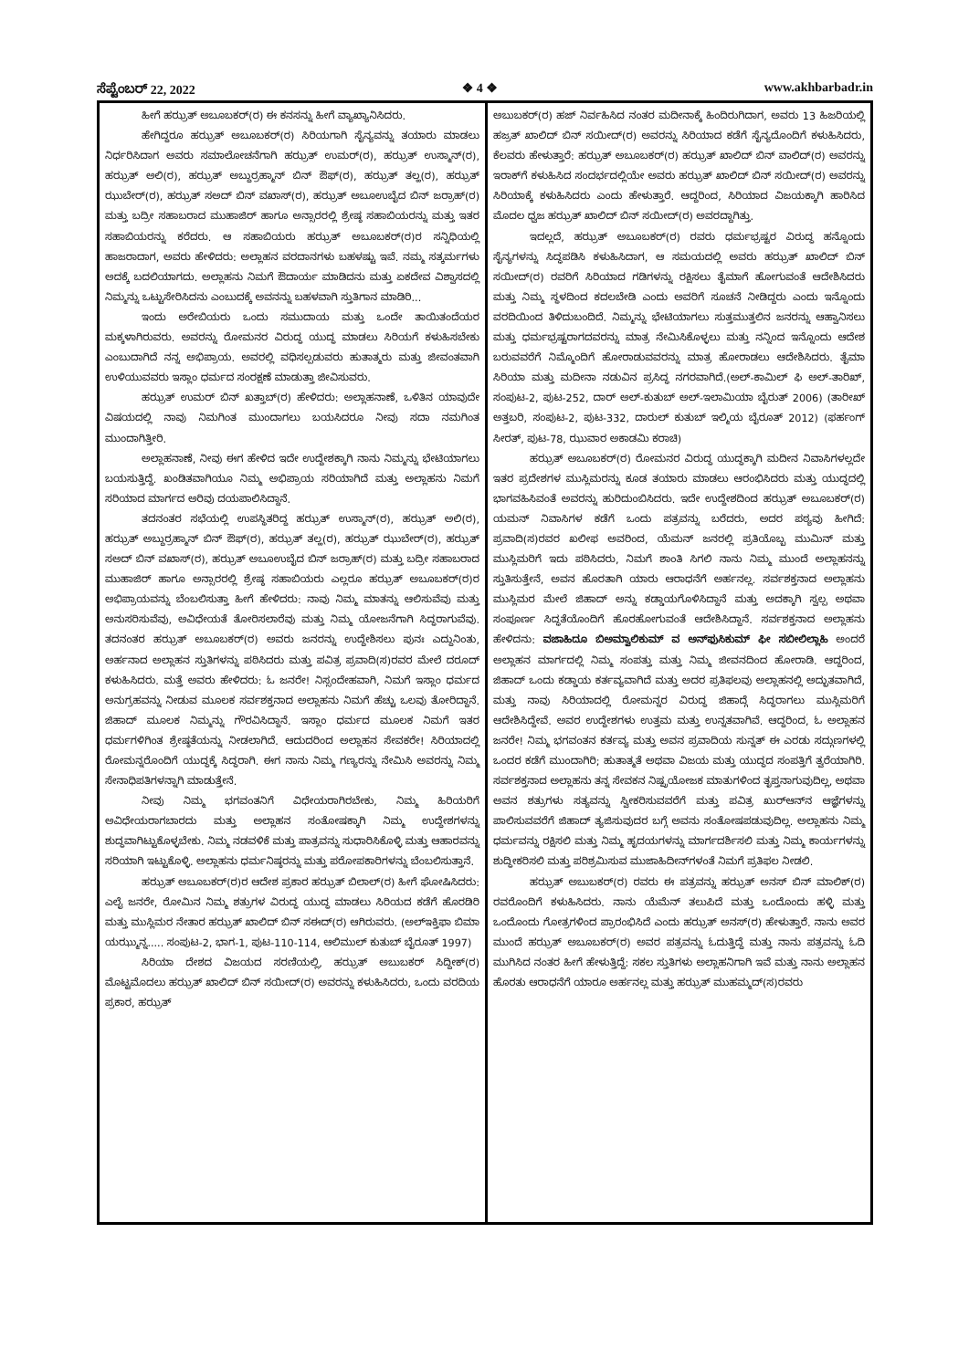ಸೆಪ್ಟೆಂಬರ್ 22, 2022 ❖ 4 ❖ www.akhbarbadr.in
ಹೀಗೆ ಹಝ್ರತ್ ಅಬೂಬಕರ್(ರ) ಈ ಕನಸನ್ನು ಹೀಗೆ ವ್ಯಾಖ್ಯಾನಿಸಿದರು.
ಹೇಗಿದ್ದರೂ ಹಝ್ರತ್ ಅಬೂಬಕರ್(ರ) ಸಿರಿಯಗಾಗಿ ಸೈನ್ಯವನ್ನು ತಯಾರು ಮಾಡಲು ನಿರ್ಧರಿಸಿದಾಗ ಅವರು ಸಮಾಲೋಚನೆಗಾಗಿ ಹಝ್ರತ್ ಉಮರ್(ರ), ಹಝ್ರತ್ ಉಸ್ಮಾನ್(ರ), ಹಝ್ರತ್ ಅಲಿ(ರ), ಹಝ್ರತ್ ಅಬ್ದುರ್ರಹ್ಮಾನ್ ಬಿನ್ ಔಫ್(ರ), ಹಝ್ರತ್ ತಲ್ಹ(ರ), ಹಝ್ರತ್ ಝುಬೇರ್(ರ), ಹಝ್ರತ್ ಸಅದ್ ಬಿನ್ ವಖಾಸ್(ರ), ಹಝ್ರತ್ ಅಬೂಉಬೈದ ಬಿನ್ ಜರ್ರಾಹ್(ರ) ಮತ್ತು ಬದ್ರೀ ಸಹಾಬರಾದ ಮುಹಾಜಿರ್ ಹಾಗೂ ಅನ್ಸಾರರಲ್ಲಿ ಶ್ರೇಷ್ಠ ಸಹಾಬಿಯರನ್ನು ಮತ್ತು ಇತರ ಸಹಾಬಿಯರನ್ನು ಕರೆದರು. ಆ ಸಹಾಬಿಯರು ಹಝ್ರತ್ ಅಬೂಬಕರ್(ರ)ರ ಸನ್ನಿಧಿಯಲ್ಲಿ ಹಾಜರಾದಾಗ, ಅವರು ಹೇಳಿದರು: ಅಲ್ಲಾಹನ ವರದಾನಗಳು ಬಹಳಷ್ಟು ಇವೆ. ನಮ್ಮ ಸತ್ಕರ್ಮಗಳು ಅದಕ್ಕೆ ಬದಲಿಯಾಗದು. ಅಲ್ಲಾಹನು ನಿಮಗೆ ಔದಾರ್ಯ ಮಾಡಿದನು ಮತ್ತು ಏಕದೇವ ವಿಶ್ವಾಸದಲ್ಲಿ ನಿಮ್ಮನ್ನು ಒಟ್ಟುಸೇರಿಸಿದನು ಎಂಬುದಕ್ಕೆ ಅವನನ್ನು ಬಹಳವಾಗಿ ಸ್ತುತಿಗಾನ ಮಾಡಿರಿ...
ಇಂದು ಅರೇಬಿಯರು ಒಂದು ಸಮುದಾಯ ಮತ್ತು ಒಂದೇ ತಾಯಿತಂದೆಯರ ಮಕ್ಕಳಾಗಿರುವರು. ಅವರನ್ನು ರೋಮನರ ವಿರುದ್ಧ ಯುದ್ಧ ಮಾಡಲು ಸಿರಿಯಗೆ ಕಳುಹಿಸಬೇಕು ಎಂಬುದಾಗಿದೆ ನನ್ನ ಅಭಿಪ್ರಾಯ. ಅವರಲ್ಲಿ ವಧಿಸಲ್ಪಡುವರು ಹುತಾತ್ಮರು ಮತ್ತು ಜೀವಂತವಾಗಿ ಉಳಿಯುವವರು ಇಸ್ಲಾಂ ಧರ್ಮದ ಸಂರಕ್ಷಣೆ ಮಾಡುತ್ತಾ ಜೀವಿಸುವರು.
ಹಝ್ರತ್ ಉಮರ್ ಬಿನ್ ಖತ್ತಾಬ್(ರ) ಹೇಳಿದರು: ಅಲ್ಲಾಹನಾಣೆ, ಒಳಿತಿನ ಯಾವುದೇ ವಿಷಯದಲ್ಲಿ ನಾವು ನಿಮಗಿಂತ ಮುಂದಾಗಲು ಬಯಸಿದರೂ ನೀವು ಸದಾ ನಮಗಿಂತ ಮುಂದಾಗಿತ್ತೀರಿ.
ಅಲ್ಲಾಹನಾಣೆ, ನೀವು ಈಗ ಹೇಳಿದ ಇದೇ ಉದ್ದೇಶಕ್ಕಾಗಿ ನಾನು ನಿಮ್ಮನ್ನು ಭೇಟಿಯಾಗಲು ಬಯಸುತ್ತಿದ್ದೆ. ಖಂಡಿತವಾಗಿಯೂ ನಿಮ್ಮ ಅಭಿಪ್ರಾಯ ಸರಿಯಾಗಿದೆ ಮತ್ತು ಅಲ್ಲಾಹನು ನಿಮಗೆ ಸರಿಯಾದ ಮಾರ್ಗದ ಅರಿವು ದಯಪಾಲಿಸಿದ್ದಾನೆ.
ತದನಂತರ ಸಭೆಯಲ್ಲಿ ಉಪಸ್ಥಿತರಿದ್ದ ಹಝ್ರತ್ ಉಸ್ಮಾನ್(ರ), ಹಝ್ರತ್ ಅಲಿ(ರ), ಹಝ್ರತ್ ಅಬ್ದುರ್ರಹ್ಮಾನ್ ಬಿನ್ ಔಫ್(ರ), ಹಝ್ರತ್ ತಲ್ಹ(ರ), ಹಝ್ರತ್ ಝುಬೇರ್(ರ), ಹಝ್ರತ್ ಸಅದ್ ಬಿನ್ ವಖಾಸ್(ರ), ಹಝ್ರತ್ ಅಬೂಉಬೈದ ಬಿನ್ ಜರ್ರಾಹ್(ರ) ಮತ್ತು ಬದ್ರೀ ಸಹಾಬರಾದ ಮುಹಾಜಿರ್ ಹಾಗೂ ಅನ್ಸಾರರಲ್ಲಿ ಶ್ರೇಷ್ಠ ಸಹಾಬಿಯರು ಎಲ್ಲರೂ ಹಝ್ರತ್ ಅಬೂಬಕರ್(ರ)ರ ಅಭಿಪ್ರಾಯವನ್ನು ಬೆಂಬಲಿಸುತ್ತಾ ಹೀಗೆ ಹೇಳಿದರು: ನಾವು ನಿಮ್ಮ ಮಾತನ್ನು ಆಲಿಸುವೆವು ಮತ್ತು ಅನುಸರಿಸುವೆವು, ಅವಿಧೇಯತೆ ತೋರಿಸಲಾರೆವು ಮತ್ತು ನಿಮ್ಮ ಯೋಜನೆಗಾಗಿ ಸಿದ್ಧರಾಗುವೆವು. ತದನಂತರ ಹಝ್ರತ್ ಅಬೂಬಕರ್(ರ) ಅವರು ಜನರನ್ನು ಉದ್ದೇಶಿಸಲು ಪುನಃ ಎದ್ದುನಿಂತು, ಅರ್ಹನಾದ ಅಲ್ಲಾಹನ ಸ್ತುತಿಗಳನ್ನು ಪಠಿಸಿದರು ಮತ್ತು ಪವಿತ್ರ ಪ್ರವಾದಿ(ಸ)ರವರ ಮೇಲೆ ದರೂದ್ ಕಳುಹಿಸಿದರು. ಮತ್ತೆ ಅವರು ಹೇಳಿದರು: ಓ ಜನರೇ! ನಿಸ್ಸಂದೇಹವಾಗಿ, ನಿಮಗೆ ಇಸ್ಲಾಂ ಧರ್ಮದ ಅನುಗ್ರಹವನ್ನು ನೀಡುವ ಮೂಲಕ ಸರ್ವಶಕ್ತನಾದ ಅಲ್ಲಾಹನು ನಿಮಗೆ ಹೆಚ್ಚು ಒಲವು ತೋರಿದ್ದಾನೆ. ಜಿಹಾದ್ ಮೂಲಕ ನಿಮ್ಮನ್ನು ಗೌರವಿಸಿದ್ದಾನೆ. ಇಸ್ಲಾಂ ಧರ್ಮದ ಮೂಲಕ ನಿಮಗೆ ಇತರ ಧರ್ಮಗಳಿಗಿಂತ ಶ್ರೇಷ್ಠತೆಯನ್ನು ನೀಡಲಾಗಿದೆ. ಆದುದರಿಂದ ಅಲ್ಲಾಹನ ಸೇವಕರೇ! ಸಿರಿಯಾದಲ್ಲಿ ರೋಮನ್ನರೊಂದಿಗೆ ಯುದ್ಧಕ್ಕೆ ಸಿದ್ಧರಾಗಿ. ಈಗ ನಾನು ನಿಮ್ಮ ಗಣ್ಯರನ್ನು ನೇಮಿಸಿ ಅವರನ್ನು ನಿಮ್ಮ ಸೇನಾಧಿಪತಿಗಳನ್ನಾಗಿ ಮಾಡುತ್ತೇನೆ.
ನೀವು ನಿಮ್ಮ ಭಗವಂತನಿಗೆ ವಿಧೇಯರಾಗಿರಬೇಕು, ನಿಮ್ಮ ಹಿರಿಯರಿಗೆ ಅವಿಧೇಯರಾಗಬಾರದು ಮತ್ತು ಅಲ್ಲಾಹನ ಸಂತೋಷಕ್ಕಾಗಿ ನಿಮ್ಮ ಉದ್ದೇಶಗಳನ್ನು ಶುದ್ಧವಾಗಿಟ್ಟುಕೊಳ್ಳಬೇಕು. ನಿಮ್ಮ ನಡವಳಿಕೆ ಮತ್ತು ಪಾತ್ರವನ್ನು ಸುಧಾರಿಸಿಕೊಳ್ಳಿ ಮತ್ತು ಆಹಾರವನ್ನು ಸರಿಯಾಗಿ ಇಟ್ಟುಕೊಳ್ಳಿ. ಅಲ್ಲಾಹನು ಧರ್ಮನಿಷ್ಠರನ್ನು ಮತ್ತು ಪರೋಪಕಾರಿಗಳನ್ನು ಬೆಂಬಲಿಸುತ್ತಾನೆ.
ಹಝ್ರತ್ ಅಬೂಬಕರ್(ರ)ರ ಆದೇಶ ಪ್ರಕಾರ ಹಝ್ರತ್ ಬಿಲಾಲ್(ರ) ಹೀಗೆ ಘೋಷಿಸಿದರು: ಎಲೈ ಜನರೇ, ರೋಮಿನ ನಿಮ್ಮ ಶತ್ರುಗಳ ವಿರುದ್ಧ ಯುದ್ಧ ಮಾಡಲು ಸಿರಿಯದ ಕಡೆಗೆ ಹೊರಡಿರಿ ಮತ್ತು ಮುಸ್ಲಿಮರ ನೇತಾರ ಹಝ್ರತ್ ಖಾಲಿದ್ ಬಿನ್ ಸಈದ್(ರ) ಆಗಿರುವರು. (ಅಲ್ಇಕ್ತಿಫಾ ಬಿಮಾ ಯಝ್ಮುನ್ನ..... ಸಂಪುಟ-2, ಭಾಗ-1, ಪುಟ-110-114, ಆಲಿಮುಲ್ ಕುತುಬ್ ಬೈರೂತ್ 1997)
ಸಿರಿಯಾ ದೇಶದ ವಿಜಯದ ಸರಣಿಯಲ್ಲಿ, ಹಝ್ರತ್ ಅಬುಬಕರ್ ಸಿದ್ದೀಕ್(ರ) ಮೊಟ್ಟಮೊದಲು ಹಝ್ರತ್ ಖಾಲಿದ್ ಬಿನ್ ಸಯೀದ್(ರ) ಅವರನ್ನು ಕಳುಹಿಸಿದರು, ಒಂದು ವರದಿಯ ಪ್ರಕಾರ, ಹಝ್ರತ್
ಅಬುಬಕರ್(ರ) ಹಜ್ ನಿರ್ವಹಿಸಿದ ನಂತರ ಮದೀನಾಕ್ಕೆ ಹಿಂದಿರುಗಿದಾಗ, ಅವರು 13 ಹಿಜರಿಯಲ್ಲಿ ಹಜ್ರತ್ ಖಾಲಿದ್ ಬಿನ್ ಸಯೀದ್(ರ) ಅವರನ್ನು ಸಿರಿಯಾದ ಕಡೆಗೆ ಸೈನ್ಯದೊಂದಿಗೆ ಕಳುಹಿಸಿದರು, ಕೆಲವರು ಹೇಳುತ್ತಾರೆ: ಹಝ್ರತ್ ಅಬೂಬಕರ್(ರ) ಹಝ್ರತ್ ಖಾಲಿದ್ ಬಿನ್ ವಾಲಿದ್(ರ) ಅವರನ್ನು ಇರಾಕ್‌ಗೆ ಕಳುಹಿಸಿದ ಸಂದರ್ಭದಲ್ಲಿಯೇ ಅವರು ಹಝ್ರತ್ ಖಾಲಿದ್ ಬಿನ್ ಸಯೀದ್(ರ) ಅವರನ್ನು ಸಿರಿಯಾಕ್ಕೆ ಕಳುಹಿಸಿದರು ಎಂದು ಹೇಳುತ್ತಾರೆ. ಆದ್ದರಿಂದ, ಸಿರಿಯಾದ ವಿಜಯಕ್ಕಾಗಿ ಹಾರಿಸಿದ ಮೊದಲ ಧ್ವಜ ಹಝ್ರತ್ ಖಾಲಿದ್ ಬಿನ್ ಸಯೀದ್(ರ) ಅವರದ್ದಾಗಿತ್ತು.
ಇದಲ್ಲದೆ, ಹಝ್ರತ್ ಅಬೂಬಕರ್(ರ) ರವರು ಧರ್ಮಭ್ರಷ್ಟರ ವಿರುದ್ಧ ಹನ್ನೊಂದು ಸೈನ್ಯಗಳನ್ನು ಸಿದ್ಧಪಡಿಸಿ ಕಳುಹಿಸಿದಾಗ, ಆ ಸಮಯದಲ್ಲಿ ಅವರು ಹಝ್ರತ್ ಖಾಲಿದ್ ಬಿನ್ ಸಯೀದ್(ರ) ರವರಿಗೆ ಸಿರಿಯಾದ ಗಡಿಗಳನ್ನು ರಕ್ಷಿಸಲು ತೈಮಾಗೆ ಹೋಗುವಂತೆ ಆದೇಶಿಸಿದರು ಮತ್ತು ನಿಮ್ಮ ಸ್ಥಳದಿಂದ ಕದಲಬೇಡಿ ಎಂದು ಅವರಿಗೆ ಸೂಚನೆ ನೀಡಿದ್ದರು ಎಂದು ಇನ್ನೊಂದು ವರದಿಯಿಂದ ತಿಳಿದುಬಂದಿದೆ. ನಿಮ್ಮನ್ನು ಭೇಟಿಯಾಗಲು ಸುತ್ತಮುತ್ತಲಿನ ಜನರನ್ನು ಆಹ್ವಾನಿಸಲು ಮತ್ತು ಧರ್ಮಭ್ರಷ್ಟರಾಗದವರನ್ನು ಮಾತ್ರ ನೇಮಿಸಿಕೊಳ್ಳಲು ಮತ್ತು ನನ್ನಿಂದ ಇನ್ನೊಂದು ಆದೇಶ ಬರುವವರೆಗೆ ನಿಮ್ಮೊಂದಿಗೆ ಹೋರಾಡುವವರನ್ನು ಮಾತ್ರ ಹೋರಾಡಲು ಆದೇಶಿಸಿದರು. ತೈಮಾ ಸಿರಿಯಾ ಮತ್ತು ಮದೀನಾ ನಡುವಿನ ಪ್ರಸಿದ್ಧ ನಗರವಾಗಿದೆ.(ಅಲ್-ಕಾಮಿಲ್ ಫಿ ಅಲ್-ತಾರಿಖ್, ಸಂಪುಟ-2, ಪುಟ-252, ದಾರ್ ಅಲ್-ಕುತುಬ್ ಅಲ್-ಇಲಾಮಿಯಾ ಬೈರುತ್ 2006) (ತಾರೀಖ್ ಅತ್ತಬರಿ, ಸಂಪುಟ-2, ಪುಟ-332, ದಾರುಲ್ ಕುತುಬ್ ಇಲ್ಮಿಯ ಬೈರೂತ್ 2012) (ಫರ್ಹಂಗ್ ಸೀರತ್, ಪುಟ-78, ಝುವಾರ ಅಕಾಡಮಿ ಕರಾಚಿ)
ಹಝ್ರತ್ ಅಬೂಬಕರ್(ರ) ರೋಮನರ ವಿರುದ್ಧ ಯುದ್ಧಕ್ಕಾಗಿ ಮದೀನ ನಿವಾಸಿಗಳಲ್ಲದೇ ಇತರ ಪ್ರದೇಶಗಳ ಮುಸ್ಲಿಮರನ್ನು ಕೂಡ ತಯಾರು ಮಾಡಲು ಆರಂಭಿಸಿದರು ಮತ್ತು ಯುದ್ಧದಲ್ಲಿ ಭಾಗವಹಿಸಿವಂತೆ ಅವರನ್ನು ಹುರಿದುಂಬಿಸಿದರು. ಇದೇ ಉದ್ದೇಶದಿಂದ ಹಝ್ರತ್ ಅಬೂಬಕರ್(ರ) ಯಮನ್ ನಿವಾಸಿಗಳ ಕಡೆಗೆ ಒಂದು ಪತ್ರವನ್ನು ಬರೆದರು, ಅದರ ಪಠ್ಯವು ಹೀಗಿದೆ: ಪ್ರವಾದಿ(ಸ)ರವರ ಖಲೀಫ ಅವರಿಂದ, ಯೆಮನ್ ಜನರಲ್ಲಿ ಪ್ರತಿಯೊಬ್ಬ ಮುಮಿನ್ ಮತ್ತು ಮುಸ್ಲಿಮರಿಗೆ ಇದು ಪಠಿಸಿದರು, ನಿಮಗೆ ಶಾಂತಿ ಸಿಗಲಿ ನಾನು ನಿಮ್ಮ ಮುಂದೆ ಅಲ್ಲಾಹನನ್ನು ಸ್ತುತಿಸುತ್ತೇನೆ, ಅವನ ಹೊರತಾಗಿ ಯಾರು ಆರಾಧನೆಗೆ ಅರ್ಹನಲ್ಲ. ಸರ್ವಶಕ್ತನಾದ ಅಲ್ಲಾಹನು ಮುಸ್ಲಿಮರ ಮೇಲೆ ಜಿಹಾದ್ ಅನ್ನು ಕಡ್ಡಾಯಗೊಳಿಸಿದ್ದಾನೆ ಮತ್ತು ಅದಕ್ಕಾಗಿ ಸ್ವಲ್ಪ ಅಥವಾ ಸಂಪೂರ್ಣ ಸಿದ್ಧತೆಯೊಂದಿಗೆ ಹೊರಹೋಗುವಂತೆ ಆದೇಶಿಸಿದ್ದಾನೆ. ಸರ್ವಶಕ್ತನಾದ ಅಲ್ಲಾಹನು ಹೇಳಿದನು: ವಜಾಹಿದೂ ಬಿಅಮ್ವಾಲಿಕುಮ್ ವ ಅನ್‌ಫುಸಿಕುಮ್ ಫೀ ಸಬೀಲಿಲ್ಲಾಹಿ ಅಂದರೆ ಅಲ್ಲಾಹನ ಮಾರ್ಗದಲ್ಲಿ ನಿಮ್ಮ ಸಂಪತ್ತು ಮತ್ತು ನಿಮ್ಮ ಜೀವನದಿಂದ ಹೋರಾಡಿ. ಆದ್ದರಿಂದ, ಜಿಹಾದ್ ಒಂದು ಕಡ್ಡಾಯ ಕರ್ತವ್ಯವಾಗಿದೆ ಮತ್ತು ಅದರ ಪ್ರತಿಫಲವು ಅಲ್ಲಾಹನಲ್ಲಿ ಅದ್ಭುತವಾಗಿದೆ, ಮತ್ತು ನಾವು ಸಿರಿಯಾದಲ್ಲಿ ರೋಮನ್ನರ ವಿರುದ್ಧ ಜಿಹಾದ್ಗೆ ಸಿದ್ಧರಾಗಲು ಮುಸ್ಲಿಮರಿಗೆ ಆದೇಶಿಸಿದ್ದೇವೆ. ಅವರ ಉದ್ದೇಶಗಳು ಉತ್ತಮ ಮತ್ತು ಉನ್ನತವಾಗಿವೆ. ಆದ್ದರಿಂದ, ಓ ಅಲ್ಲಾಹನ ಜನರೇ! ನಿಮ್ಮ ಭಗವಂತನ ಕರ್ತವ್ಯ ಮತ್ತು ಅವನ ಪ್ರವಾದಿಯ ಸುನ್ನತ್ ಈ ಎರಡು ಸದ್ಗುಣಗಳಲ್ಲಿ ಒಂದರ ಕಡೆಗೆ ಮುಂದಾಗಿರಿ; ಹುತಾತ್ಮತೆ ಅಥವಾ ವಿಜಯ ಮತ್ತು ಯುದ್ಧದ ಸಂಪತ್ತಿಗೆ ತ್ವರೆಯಾಗಿರಿ. ಸರ್ವಶಕ್ತನಾದ ಅಲ್ಲಾಹನು ತನ್ನ ಸೇವಕನ ನಿಷ್ಪ್ರಯೋಜಕ ಮಾತುಗಳಿಂದ ತೃಪ್ತನಾಗುವುದಿಲ್ಲ, ಅಥವಾ ಅವನ ಶತ್ರುಗಳು ಸತ್ಯವನ್ನು ಸ್ವೀಕರಿಸುವವರೆಗೆ ಮತ್ತು ಪವಿತ್ರ ಖುರ್‌ಆನ್‌ನ ಆಜ್ಞೆಗಳನ್ನು ಪಾಲಿಸುವವರೆಗೆ ಜಿಹಾದ್ ತ್ಯಜಿಸುವುದರ ಬಗ್ಗೆ ಅವನು ಸಂತೋಷಪಡುವುದಿಲ್ಲ. ಅಲ್ಲಾಹನು ನಿಮ್ಮ ಧರ್ಮವನ್ನು ರಕ್ಷಿಸಲಿ ಮತ್ತು ನಿಮ್ಮ ಹೃದಯಗಳನ್ನು ಮಾರ್ಗದರ್ಶಿಸಲಿ ಮತ್ತು ನಿಮ್ಮ ಕಾರ್ಯಗಳನ್ನು ಶುದ್ಧೀಕರಿಸಲಿ ಮತ್ತು ಪರಿಶ್ರಮಿಸುವ ಮುಜಾಹಿದೀನ್‌ಗಳಂತೆ ನಿಮಗೆ ಪ್ರತಿಫಲ ನೀಡಲಿ.
ಹಝ್ರತ್ ಅಬುಬಕರ್(ರ) ರವರು ಈ ಪತ್ರವನ್ನು ಹಝ್ರತ್ ಅನಸ್ ಬಿನ್ ಮಾಲಿಕ್(ರ) ರವರೊಂದಿಗೆ ಕಳುಹಿಸಿದರು. ನಾನು ಯೆಮೆನ್ ತಲುಪಿದೆ ಮತ್ತು ಒಂದೊಂದು ಹಳ್ಳಿ ಮತ್ತು ಒಂದೊಂದು ಗೋತ್ರಗಳಿಂದ ಪ್ರಾರಂಭಿಸಿದೆ ಎಂದು ಹಝ್ರತ್ ಅನಸ್(ರ) ಹೇಳುತ್ತಾರೆ. ನಾನು ಅವರ ಮುಂದೆ ಹಝ್ರತ್ ಅಬೂಬಕರ್(ರ) ಅವರ ಪತ್ರವನ್ನು ಓದುತ್ತಿದ್ದೆ ಮತ್ತು ನಾನು ಪತ್ರವನ್ನು ಓದಿ ಮುಗಿಸಿದ ನಂತರ ಹೀಗೆ ಹೇಳುತ್ತಿದ್ದೆ: ಸಕಲ ಸ್ತುತಿಗಳು ಅಲ್ಲಾಹನಿಗಾಗಿ ಇವೆ ಮತ್ತು ನಾನು ಅಲ್ಲಾಹನ ಹೊರತು ಆರಾಧನೆಗೆ ಯಾರೂ ಅರ್ಹನಲ್ಲ ಮತ್ತು ಹಝ್ರತ್ ಮುಹಮ್ಮದ್(ಸ)ರವರು